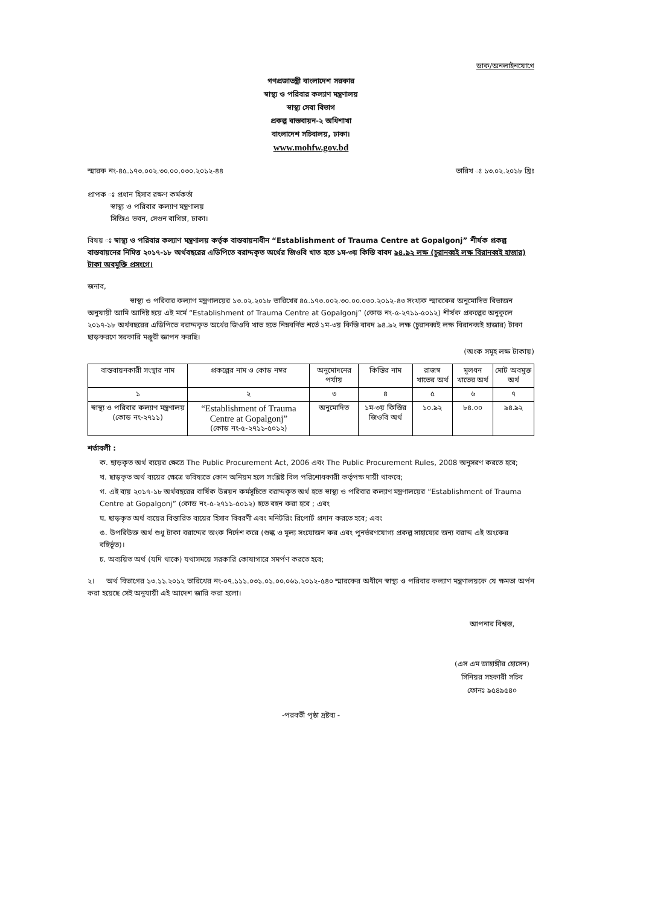ডাক/অনলাইনযোগে
গণপ্রজাতন্ত্রী বাংলাদেশ সরকার
স্বাস্থ্য ও পরিবার কল্যাণ মন্ত্রণালয়
স্বাস্থ্য সেবা বিভাগ
প্রকল্প বাস্তবায়ন-২ অধিশাখা
বাংলাদেশ সচিবালয়, ঢাকা।
www.mohfw.gov.bd
স্মারক নং-৪৫.১৭৩.০০২.৩০.০০.০৩০.২০১২-৪৪ তারিখ ঃ ১৩.০২.২০১৮ খ্রিঃ
প্রাপক ঃ প্রধান হিসাব রক্ষণ কর্মকর্তা
স্বাস্থ্য ও পরিবার কল্যাণ মন্ত্রণালয়
সিজিএ ভবন, সেগুন বাগিচা, ঢাকা।
বিষয় ঃ স্বাস্থ্য ও পরিবার কল্যাণ মন্ত্রণালয় কর্তৃক বাস্তবায়নাধীন “Establishment of Trauma Centre at Gopalgonj” শীর্ষক প্রকল্প বাস্তবায়নের নিমিত্ত ২০১৭-১৮ অর্থবছরের এডিপিতে বরাদ্দকৃত অর্থের জিওবি খাত হতে ১ম-৩য় কিস্তি বাবদ ৯৪.৯২ লক্ষ (চুরানব্বই লক্ষ বিরানব্বই হাজার) টাকা অবমুক্তি প্রসংগে।
জনাব,
স্বাস্থ্য ও পরিবার কল্যাণ মন্ত্রণালয়ের ১৩.০২.২০১৮ তারিখের ৪৫.১৭৩.০০২.৩০.০০.০৩০.২০১২-৪৩ সংখ্যক স্মারকের অনুমোদিত বিভাজন অনুযায়ী আমি আদিষ্ট হয়ে এই মর্মে “Establishment of Trauma Centre at Gopalgonj” (কোড নং-৫-২৭১১-৫০১২) শীর্ষক প্রকল্পের অনুকূলে ২০১৭-১৮ অর্থবছরের এডিপিতে বরাদ্দকৃত অর্থের জিওবি খাত হতে নিম্নবর্ণিত শর্তে ১ম-৩য় কিস্তি বাবদ ৯৪.৯২ লক্ষ (চুরানব্বই লক্ষ বিরানব্বই হাজার) টাকা ছাড়করণে সরকারি মঞ্জুরী জ্ঞাপন করছি।
(অংক সমূহ লক্ষ টাকায়)
| বাস্তবায়নকারী সংস্থার নাম | প্রকল্পের নাম ও কোড নম্বর | অনুমোদনের পর্যায় | কিস্তির নাম | রাজস্ব খাতের অর্থ | মূলধন খাতের অর্থ | মোট অবমুক্ত অর্থ |
| --- | --- | --- | --- | --- | --- | --- |
| ১ | ২ | ৩ | ৪ | ৫ | ৬ | ৭ |
| স্বাস্থ্য ও পরিবার কল্যাণ মন্ত্রণালয় (কোড নং-২৭১১) | “Establishment of Trauma Centre at Gopalgonj” (কোড নং-৫-২৭১১-৫০১২) | অনুমোদিত | ১ম-৩য় কিস্তির জিওবি অর্থ | ১০.৯২ | ৮৪.০০ | ৯৪.৯২ |
শর্তাবলী :
ক. ছাড়কৃত অর্থ ব্যয়ের ক্ষেত্রে The Public Procurement Act, 2006 এবং The Public Procurement Rules, 2008 অনুসরণ করতে হবে;
খ. ছাড়কৃত অর্থ ব্যয়ের ক্ষেত্রে ভবিষ্যতে কোন অনিয়ম হলে সংশ্লিষ্ট বিল পরিশোধকারী কর্তৃপক্ষ দায়ী থাকবে;
গ. এই ব্যয় ২০১৭-১৮ অর্থবছরের বার্ষিক উন্নয়ন কর্মসূচিতে বরাদ্দকৃত অর্থ হতে স্বাস্থ্য ও পরিবার কল্যাণ মন্ত্রণালয়ের “Establishment of Trauma Centre at Gopalgonj” (কোড নং-৫-২৭১১-৫০১২) হতে বহন করা হবে ; এবং
ঘ. ছাড়কৃত অর্থ ব্যয়ের বিস্তারিত ব্যয়ের হিসাব বিবরণী এবং মনিটরিং রিপোর্ট প্রদান করতে হবে; এবং
ঙ. উপরিউক্ত অর্থ শুধু টাকা বরাদ্দের অংক নির্দেশ করে (শুল্ক ও মূল্য সংযোজন কর এবং পুনর্ভরণযোগ্য প্রকল্প সাহায্যের জন্য বরাদ্দ এই অংকের বহির্ভূত)।
চ. অব্যয়িত অর্থ (যদি থাকে) যথাসময়ে সরকারি কোষাগারে সমর্পণ করতে হবে;
২। অর্থ বিভাগের ১৩.১১.২০১২ তারিখের নং-০৭.১১১.০৩১.০১.০০.০৬১.২০১২-৫৪০ স্মারকের অধীনে স্বাস্থ্য ও পরিবার কল্যাণ মন্ত্রণালয়কে যে ক্ষমতা অর্পন করা হয়েছে সেই অনুযায়ী এই আদেশ জারি করা হলো।
আপনার বিশ্বস্ত,
(এস এম জাহাঙ্গীর হোসেন)
সিনিয়র সহকারী সচিব
ফোনঃ ৯৫৪৯৫৪০
-পরবর্তী পৃষ্ঠা দ্রষ্টব্য -